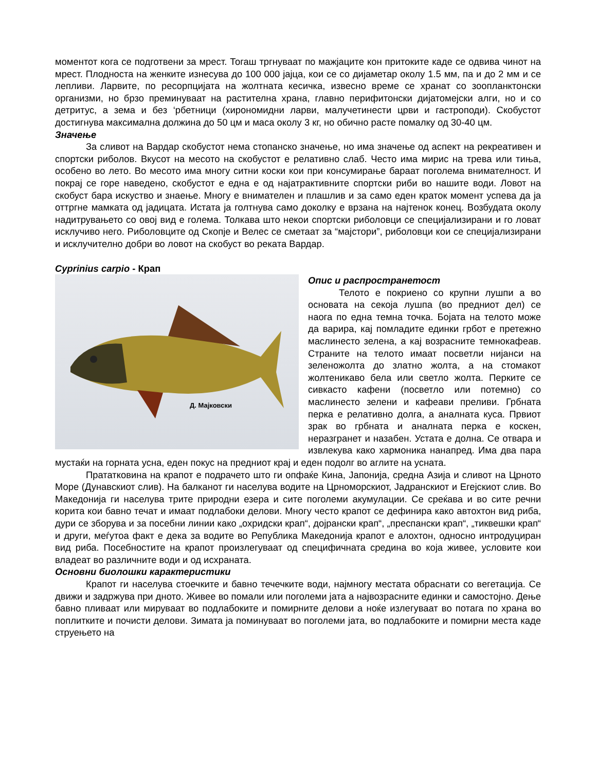моментот кога се подготвени за мрест. Тогаш тргнуваат по мажјаците кон притоките каде се одвива чинот на мрест. Плодноста на женките изнесува до 100 000 јајца, кои се со дијаметар околу 1.5 мм, па и до 2 мм и се лепливи. Ларвите, по ресорпцијата на жолтната кесичка, извесно време се хранат со зоопланктонски организми, но брзо преминуваат на растителна храна, главно перифитонски дијатомејски алги, но и со детритус, а зема и без ‘рбетници (хирономидни ларви, малучетинести црви и гастроподи). Скобустот достигнува максимална должина до 50 цм и маса околу 3 кг, но обично расте помалку од 30-40 цм.
Значење
За сливот на Вардар скобустот нема стопанско значење, но има значење од аспект на рекреативен и спортски риболов. Вкусот на месото на скобустот е релативно слаб. Често има мирис на трева или тиња, особено во лето. Во месото има многу ситни коски кои при консумирање бараат поголема внимателност. И покрај се горе наведено, скобустот е една е од најатрактивните спортски риби во нашите води. Ловот на скобуст бара искуство и знаење. Многу е внимателен и плашлив и за само еден краток момент успева да ја оттргне мамката од јадицата. Истата ја голтнува само доколку е врзана на најтенок конец. Возбудата околу надитрувањето со овој вид е голема. Толкава што некои спортски риболовци се специјализирани и го ловат исклучиво него. Риболовците од Скопје и Велес се сметаат за “мајстори”, риболовци кои се специјализирани и исклучително добри во ловот на скобуст во реката Вардар.
Cyprinius carpio - Крап
Д. Мајковски
Опис и распространетост
Телото е покриено со крупни лушпи а во основата на секоја лушпа (во предниот дел) се наога по една темна точка. Бојата на телото може да варира, кај помладите единки грбот е претежно маслинесто зелена, а кај возрасните темнокафеав. Страните на телото имаат посветли нијанси на зеленожолта до златно жолта, а на стомакот жолтеникаво бела или светло жолта. Перките се сивкасто кафени (посветло или потемно) со маслинесто зелени и кафеави преливи. Грбната перка е релативно долга, а аналната куса. Првиот зрак во грбната и аналната перка е коскен, неразгранет и назабен. Устата е долна. Се отвара и извлекува како хармоника нанапред. Има два пара мустаќи на горната усна, еден покус на предниот крај и еден подолг во аглите на усната.
Прататковина на крапот е подрачето што ги опфаќе Кина, Јапонија, средна Азија и сливот на Црното Море (Дунавскиот слив). На балканот ги населува водите на Црноморскиот, Јадранскиот и Егејскиот слив. Во Македонија ги населува трите природни езера и сите поголеми акумулации. Се среќава и во сите речни корита кои бавно течат и имаат подлабоки делови. Многу често крапот се дефинира како автохтон вид риба, дури се зборува и за посебни линии како „охридски крап“, дојрански крап“, „преспански крап“, „тиквешки крап“ и други, меѓутоа факт е дека за водите во Република Македонија крапот е алохтон, односно интродуциран вид риба. Посебностите на крапот произлегуваат од специфичната средина во која живее, условите кои владеат во различните води и од исхраната.
Основни биолошки карактеристики
Крапот ги населува стоечките и бавно течечките води, најмногу местата обраснати со вегетација. Се движи и задржува при дното. Живее во помали или поголеми јата а највозрасните единки и самостојно. Дење бавно пливаат или мируваат во подлабоките и помирните делови а ноќе излегуваат во потага по храна во поплитките и почисти делови. Зимата ја поминуваат во поголеми јата, во подлабоките и помирни места каде струењето на